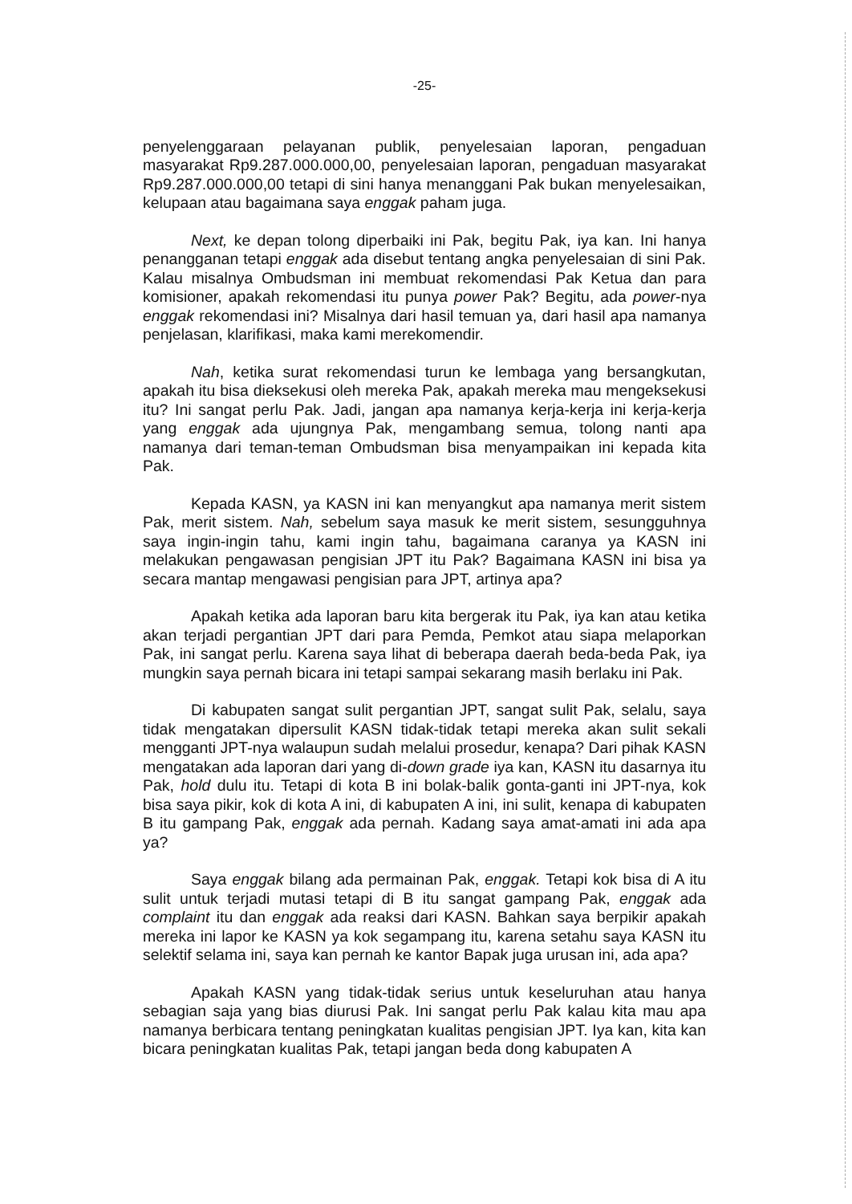-25-
penyelenggaraan pelayanan publik, penyelesaian laporan, pengaduan masyarakat Rp9.287.000.000,00, penyelesaian laporan, pengaduan masyarakat Rp9.287.000.000,00 tetapi di sini hanya menanggani Pak bukan menyelesaikan, kelupaan atau bagaimana saya enggak paham juga.
Next, ke depan tolong diperbaiki ini Pak, begitu Pak, iya kan. Ini hanya penangganan tetapi enggak ada disebut tentang angka penyelesaian di sini Pak. Kalau misalnya Ombudsman ini membuat rekomendasi Pak Ketua dan para komisioner, apakah rekomendasi itu punya power Pak? Begitu, ada power-nya enggak rekomendasi ini? Misalnya dari hasil temuan ya, dari hasil apa namanya penjelasan, klarifikasi, maka kami merekomendir.
Nah, ketika surat rekomendasi turun ke lembaga yang bersangkutan, apakah itu bisa dieksekusi oleh mereka Pak, apakah mereka mau mengeksekusi itu? Ini sangat perlu Pak. Jadi, jangan apa namanya kerja-kerja ini kerja-kerja yang enggak ada ujungnya Pak, mengambang semua, tolong nanti apa namanya dari teman-teman Ombudsman bisa menyampaikan ini kepada kita Pak.
Kepada KASN, ya KASN ini kan menyangkut apa namanya merit sistem Pak, merit sistem. Nah, sebelum saya masuk ke merit sistem, sesungguhnya saya ingin-ingin tahu, kami ingin tahu, bagaimana caranya ya KASN ini melakukan pengawasan pengisian JPT itu Pak? Bagaimana KASN ini bisa ya secara mantap mengawasi pengisian para JPT, artinya apa?
Apakah ketika ada laporan baru kita bergerak itu Pak, iya kan atau ketika akan terjadi pergantian JPT dari para Pemda, Pemkot atau siapa melaporkan Pak, ini sangat perlu. Karena saya lihat di beberapa daerah beda-beda Pak, iya mungkin saya pernah bicara ini tetapi sampai sekarang masih berlaku ini Pak.
Di kabupaten sangat sulit pergantian JPT, sangat sulit Pak, selalu, saya tidak mengatakan dipersulit KASN tidak-tidak tetapi mereka akan sulit sekali mengganti JPT-nya walaupun sudah melalui prosedur, kenapa? Dari pihak KASN mengatakan ada laporan dari yang di-down grade iya kan, KASN itu dasarnya itu Pak, hold dulu itu. Tetapi di kota B ini bolak-balik gonta-ganti ini JPT-nya, kok bisa saya pikir, kok di kota A ini, di kabupaten A ini, ini sulit, kenapa di kabupaten B itu gampang Pak, enggak ada pernah. Kadang saya amat-amati ini ada apa ya?
Saya enggak bilang ada permainan Pak, enggak. Tetapi kok bisa di A itu sulit untuk terjadi mutasi tetapi di B itu sangat gampang Pak, enggak ada complaint itu dan enggak ada reaksi dari KASN. Bahkan saya berpikir apakah mereka ini lapor ke KASN ya kok segampang itu, karena setahu saya KASN itu selektif selama ini, saya kan pernah ke kantor Bapak juga urusan ini, ada apa?
Apakah KASN yang tidak-tidak serius untuk keseluruhan atau hanya sebagian saja yang bias diurusi Pak. Ini sangat perlu Pak kalau kita mau apa namanya berbicara tentang peningkatan kualitas pengisian JPT. Iya kan, kita kan bicara peningkatan kualitas Pak, tetapi jangan beda dong kabupaten A